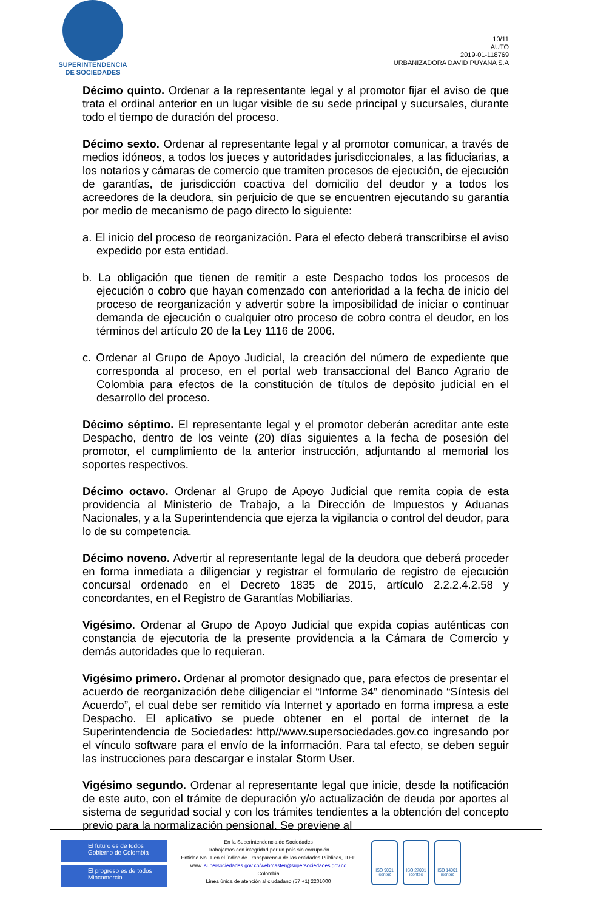SUPERINTENDENCIA
DE SOCIEDADES
10/11
AUTO
2019-01-118769
URBANIZADORA DAVID PUYANA S.A
Décimo quinto. Ordenar a la representante legal y al promotor fijar el aviso de que trata el ordinal anterior en un lugar visible de su sede principal y sucursales, durante todo el tiempo de duración del proceso.
Décimo sexto. Ordenar al representante legal y al promotor comunicar, a través de medios idóneos, a todos los jueces y autoridades jurisdiccionales, a las fiduciarias, a los notarios y cámaras de comercio que tramiten procesos de ejecución, de ejecución de garantías, de jurisdicción coactiva del domicilio del deudor y a todos los acreedores de la deudora, sin perjuicio de que se encuentren ejecutando su garantía por medio de mecanismo de pago directo lo siguiente:
a. El inicio del proceso de reorganización. Para el efecto deberá transcribirse el aviso expedido por esta entidad.
b. La obligación que tienen de remitir a este Despacho todos los procesos de ejecución o cobro que hayan comenzado con anterioridad a la fecha de inicio del proceso de reorganización y advertir sobre la imposibilidad de iniciar o continuar demanda de ejecución o cualquier otro proceso de cobro contra el deudor, en los términos del artículo 20 de la Ley 1116 de 2006.
c. Ordenar al Grupo de Apoyo Judicial, la creación del número de expediente que corresponda al proceso, en el portal web transaccional del Banco Agrario de Colombia para efectos de la constitución de títulos de depósito judicial en el desarrollo del proceso.
Décimo séptimo. El representante legal y el promotor deberán acreditar ante este Despacho, dentro de los veinte (20) días siguientes a la fecha de posesión del promotor, el cumplimiento de la anterior instrucción, adjuntando al memorial los soportes respectivos.
Décimo octavo. Ordenar al Grupo de Apoyo Judicial que remita copia de esta providencia al Ministerio de Trabajo, a la Dirección de Impuestos y Aduanas Nacionales, y a la Superintendencia que ejerza la vigilancia o control del deudor, para lo de su competencia.
Décimo noveno. Advertir al representante legal de la deudora que deberá proceder en forma inmediata a diligenciar y registrar el formulario de registro de ejecución concursal ordenado en el Decreto 1835 de 2015, artículo 2.2.2.4.2.58 y concordantes, en el Registro de Garantías Mobiliarias.
Vigésimo. Ordenar al Grupo de Apoyo Judicial que expida copias auténticas con constancia de ejecutoria de la presente providencia a la Cámara de Comercio y demás autoridades que lo requieran.
Vigésimo primero. Ordenar al promotor designado que, para efectos de presentar el acuerdo de reorganización debe diligenciar el “Informe 34” denominado “Síntesis del Acuerdo”, el cual debe ser remitido vía Internet y aportado en forma impresa a este Despacho. El aplicativo se puede obtener en el portal de internet de la Superintendencia de Sociedades: http//www.supersociedades.gov.co ingresando por el vínculo software para el envío de la información. Para tal efecto, se deben seguir las instrucciones para descargar e instalar Storm User.
Vigésimo segundo. Ordenar al representante legal que inicie, desde la notificación de este auto, con el trámite de depuración y/o actualización de deuda por aportes al sistema de seguridad social y con los trámites tendientes a la obtención del concepto previo para la normalización pensional. Se previene al
El futuro es de todos Gobierno de Colombia
El progreso es de todos Mincomercio
En la Superintendencia de Sociedades
Trabajamos con integridad por un país sin corrupción
Entidad No. 1 en el índice de Transparencia de las entidades Públicas, ITEP
www. supersociedades.gov.co/webmaster@supersociedades.gov.co
Colombia
Línea única de atención al ciudadano (57 +1) 2201000
ISO 9001
icontec
ISO 27001
icontec
ISO 14001
icontec